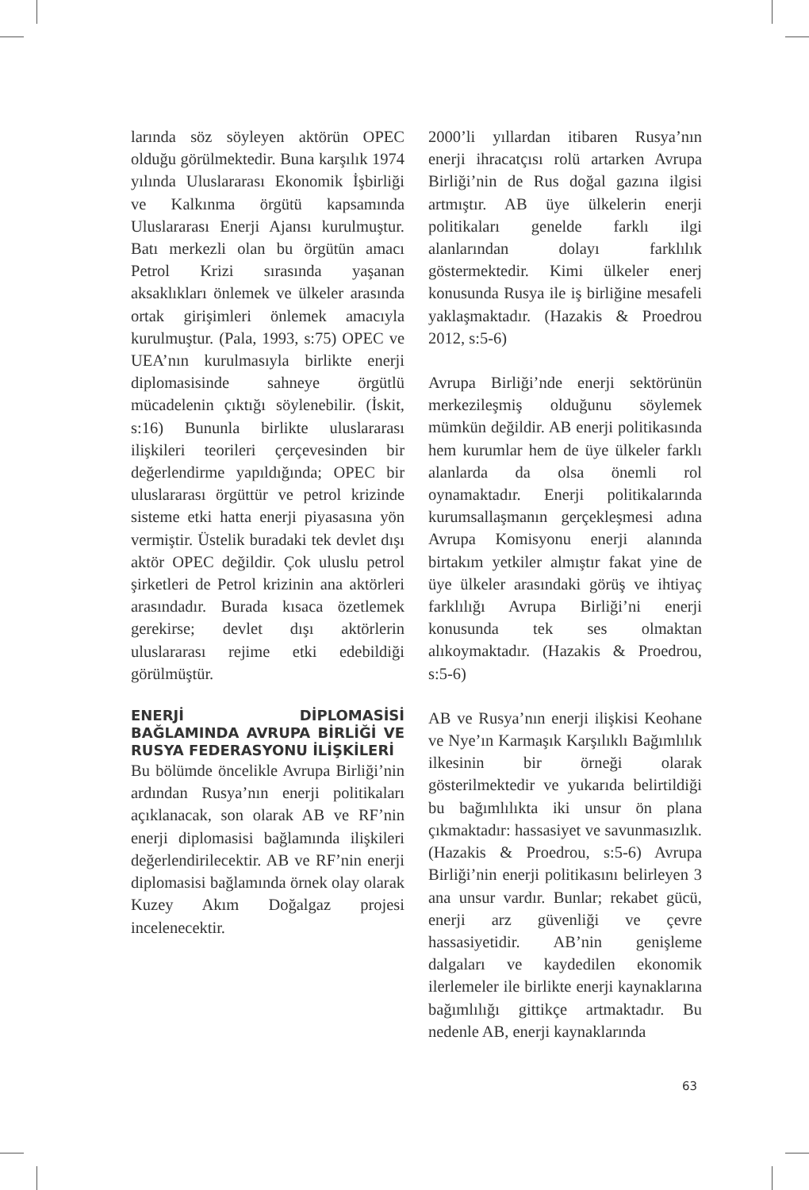larında söz söyleyen aktörün OPEC olduğu görülmektedir. Buna karşılık 1974 yılında Uluslararası Ekonomik İşbirliği ve Kalkınma örgütü kapsamında Uluslararası Enerji Ajansı kurulmuştur. Batı merkezli olan bu örgütün amacı Petrol Krizi sırasında yaşanan aksaklıkları önlemek ve ülkeler arasında ortak girişimleri önlemek amacıyla kurulmuştur. (Pala, 1993, s:75) OPEC ve UEA’nın kurulmasıyla birlikte enerji diplomasisinde sahneye örgütlü mücadelenin çıktığı söylenebilir. (İskit, s:16) Bununla birlikte uluslararası ilişkileri teorileri çerçevesinden bir değerlendirme yapıldığında; OPEC bir uluslararası örgüttür ve petrol krizinde sisteme etki hatta enerji piyasasına yön vermiştir. Üstelik buradaki tek devlet dışı aktör OPEC değildir. Çok uluslu petrol şirketleri de Petrol krizinin ana aktörleri arasındadır. Burada kısaca özetlemek gerekirse; devlet dışı aktörlerin uluslararası rejime etki edebildiği görülmüştür.
ENERJİ DİPLOMASİSİ BAĞLAMINDA AVRUPA BİRLİĞİ VE RUSYA FEDERASYONU İLİŞKİLERİ
Bu bölümde öncelikle Avrupa Birliği’nin ardından Rusya’nın enerji politikaları açıklanacak, son olarak AB ve RF’nin enerji diplomasisi bağlamında ilişkileri değerlendirilecektir. AB ve RF’nin enerji diplomasisi bağlamında örnek olay olarak Kuzey Akım Doğalgaz projesi incelenecektir.
2000’li yıllardan itibaren Rusya’nın enerji ihracatçısı rolü artarken Avrupa Birliği’nin de Rus doğal gazına ilgisi artmıştır. AB üye ülkelerin enerji politikaları genelde farklı ilgi alanlarından dolayı farklılık göstermektedir. Kimi ülkeler enerj konusunda Rusya ile iş birliğine mesafeli yaklaşmaktadır. (Hazakis & Proedrou 2012, s:5-6)
Avrupa Birliği’nde enerji sektörünün merkezileşmiş olduğunu söylemek mümkün değildir. AB enerji politikasında hem kurumlar hem de üye ülkeler farklı alanlarda da olsa önemli rol oynamaktadır. Enerji politikalarında kurumsallaşmanın gerçekleşmesi adına Avrupa Komisyonu enerji alanında birtakım yetkiler almıştır fakat yine de üye ülkeler arasındaki görüş ve ihtiyaç farklılığı Avrupa Birliği’ni enerji konusunda tek ses olmaktan alıkoymaktadır. (Hazakis & Proedrou, s:5-6)
AB ve Rusya’nın enerji ilişkisi Keohane ve Nye’ın Karmaşık Karşılıklı Bağımlılık ilkesinin bir örneği olarak gösterilmektedir ve yukarıda belirtildiği bu bağımlılıkta iki unsur ön plana çıkmaktadır: hassasiyet ve savunmasızlık. (Hazakis & Proedrou, s:5-6) Avrupa Birliği’nin enerji politikasını belirleyen 3 ana unsur vardır. Bunlar; rekabet gücü, enerji arz güvenliği ve çevre hassasiyetidir. AB’nin genişleme dalgaları ve kaydedilen ekonomik ilerlemeler ile birlikte enerji kaynaklarına bağımlılığı gittikçe artmaktadır. Bu nedenle AB, enerji kaynaklarında
63